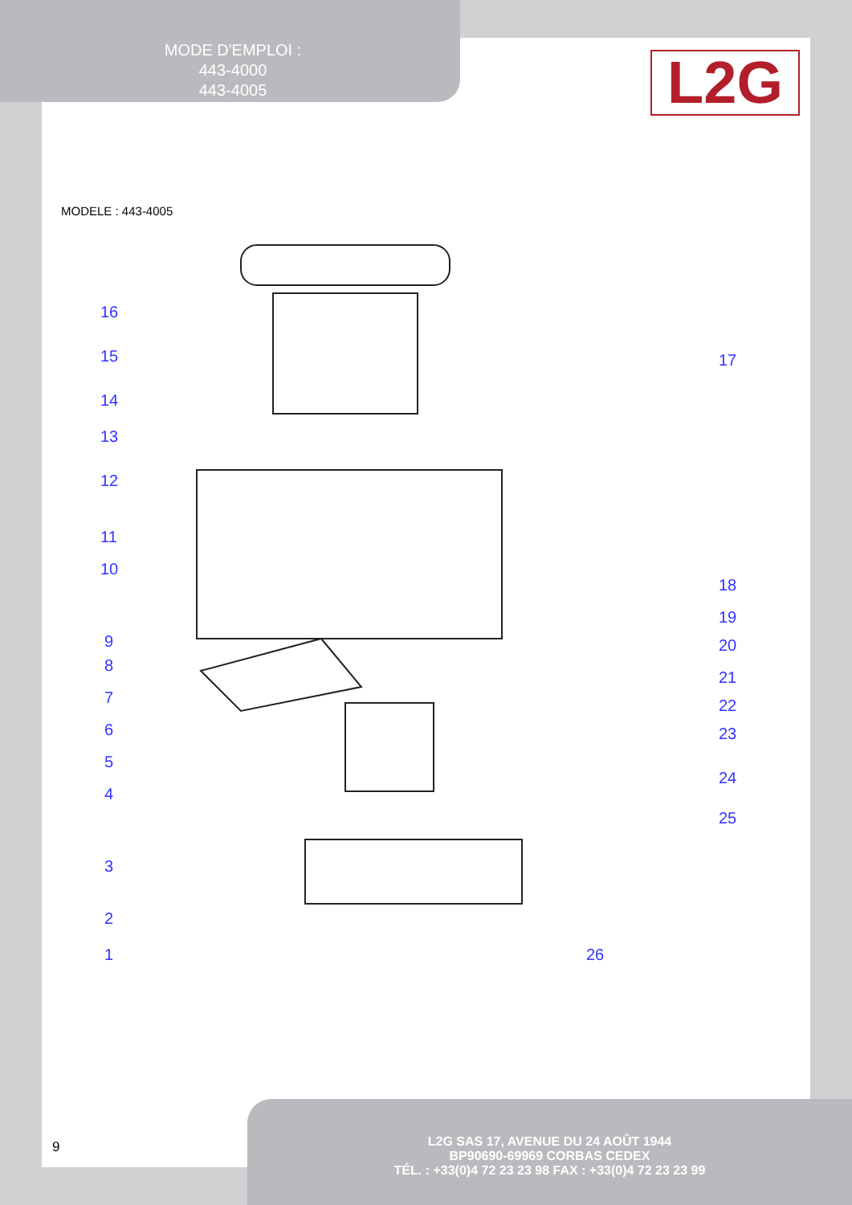MODE D'EMPLOI :
443-4000
443-4005
L2G
MODELE : 443-4005
16
15
14
13
12
11
10
9
8
7
6
5
4
3
2
1
17
18
19
20
21
22
23
24
25
26
9
L2G SAS 17, AVENUE DU 24 AOÛT 1944
BP90690-69969 CORBAS CEDEX
TÉL. : +33(0)4 72 23 23 98 FAX : +33(0)4 72 23 23 99